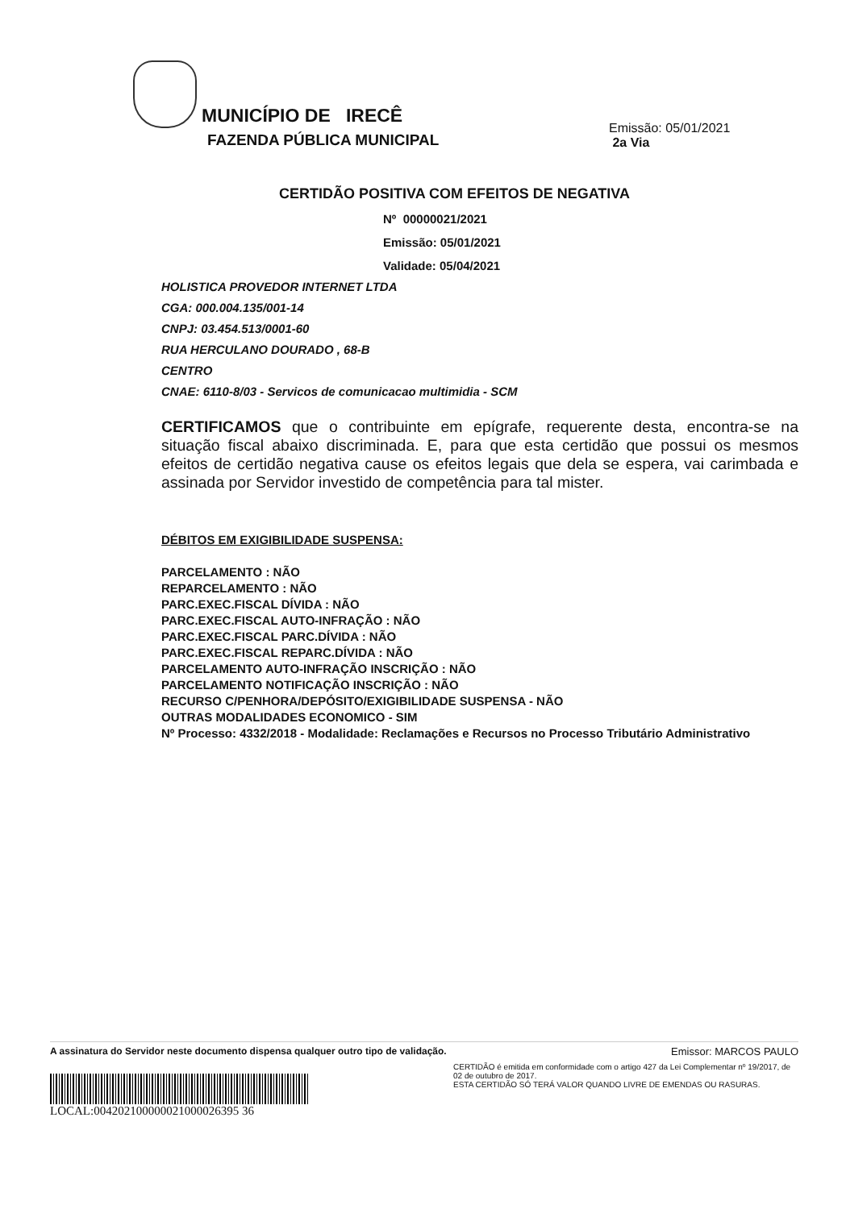MUNICÍPIO DE IRECÊ
FAZENDA PÚBLICA MUNICIPAL
Emissão: 05/01/2021
2a Via
CERTIDÃO POSITIVA COM EFEITOS DE NEGATIVA
Nº 00000021/2021
Emissão: 05/01/2021
Validade: 05/04/2021
HOLISTICA PROVEDOR INTERNET LTDA
CGA: 000.004.135/001-14
CNPJ: 03.454.513/0001-60
RUA HERCULANO DOURADO , 68-B
CENTRO
CNAE: 6110-8/03 - Servicos de comunicacao multimidia - SCM
CERTIFICAMOS que o contribuinte em epígrafe, requerente desta, encontra-se na situação fiscal abaixo discriminada. E, para que esta certidão que possui os mesmos efeitos de certidão negativa cause os efeitos legais que dela se espera, vai carimbada e assinada por Servidor investido de competência para tal mister.
DÉBITOS EM EXIGIBILIDADE SUSPENSA:
PARCELAMENTO : NÃO
REPARCELAMENTO : NÃO
PARC.EXEC.FISCAL DÍVIDA : NÃO
PARC.EXEC.FISCAL AUTO-INFRAÇÃO : NÃO
PARC.EXEC.FISCAL PARC.DÍVIDA : NÃO
PARC.EXEC.FISCAL REPARC.DÍVIDA : NÃO
PARCELAMENTO AUTO-INFRAÇÃO INSCRIÇÃO : NÃO
PARCELAMENTO NOTIFICAÇÃO INSCRIÇÃO : NÃO
RECURSO C/PENHORA/DEPÓSITO/EXIGIBILIDADE SUSPENSA - NÃO
OUTRAS MODALIDADES ECONOMICO - SIM
Nº Processo: 4332/2018 - Modalidade: Reclamações e Recursos no Processo Tributário Administrativo
A assinatura do Servidor neste documento dispensa qualquer outro tipo de validação. Emissor: MARCOS PAULO
LOCAL:004202100000021000026395 36
CERTIDÃO é emitida em conformidade com o artigo 427 da Lei Complementar nº 19/2017, de 02 de outubro de 2017.
ESTA CERTIDÃO SÓ TERÁ VALOR QUANDO LIVRE DE EMENDAS OU RASURAS.